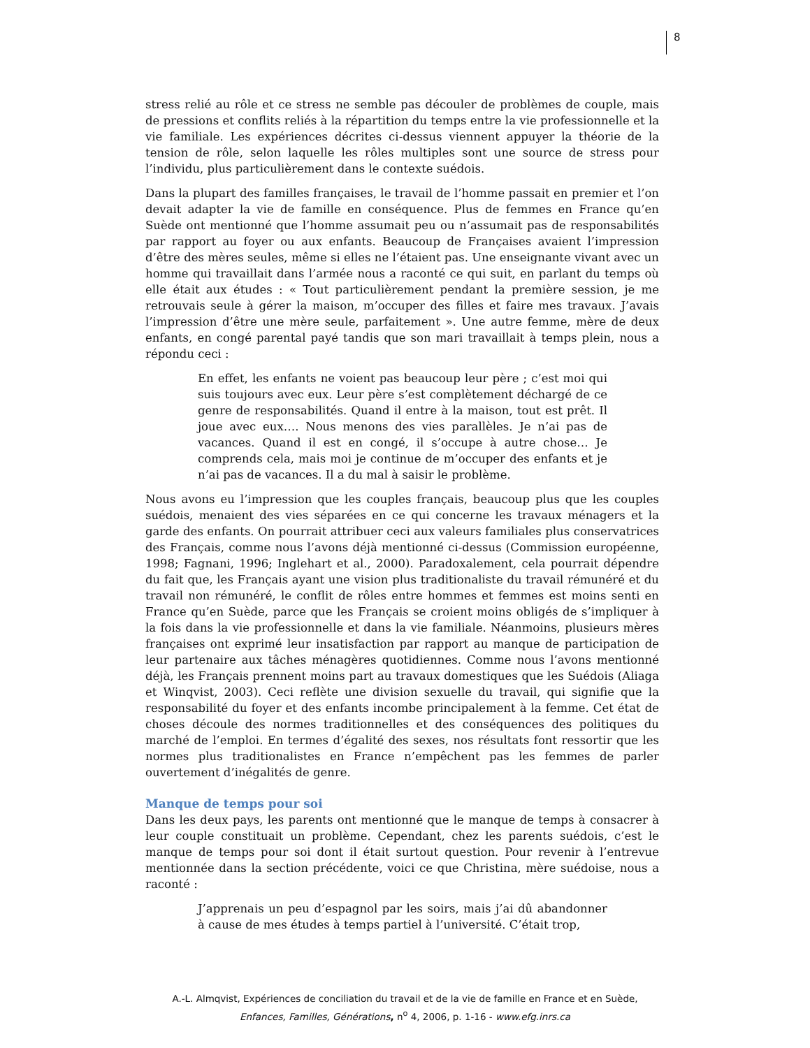8
stress relié au rôle et ce stress ne semble pas découler de problèmes de couple, mais de pressions et conflits reliés à la répartition du temps entre la vie professionnelle et la vie familiale. Les expériences décrites ci-dessus viennent appuyer la théorie de la tension de rôle, selon laquelle les rôles multiples sont une source de stress pour l’individu, plus particulièrement dans le contexte suédois.
Dans la plupart des familles françaises, le travail de l’homme passait en premier et l’on devait adapter la vie de famille en conséquence. Plus de femmes en France qu’en Suède ont mentionné que l’homme assumait peu ou n’assumait pas de responsabilités par rapport au foyer ou aux enfants. Beaucoup de Françaises avaient l’impression d’être des mères seules, même si elles ne l’étaient pas. Une enseignante vivant avec un homme qui travaillait dans l’armée nous a raconté ce qui suit, en parlant du temps où elle était aux études : « Tout particulièrement pendant la première session, je me retrouvais seule à gérer la maison, m’occuper des filles et faire mes travaux. J’avais l’impression d’être une mère seule, parfaitement ». Une autre femme, mère de deux enfants, en congé parental payé tandis que son mari travaillait à temps plein, nous a répondu ceci :
En effet, les enfants ne voient pas beaucoup leur père ; c’est moi qui suis toujours avec eux. Leur père s’est complètement déchargé de ce genre de responsabilités. Quand il entre à la maison, tout est prêt. Il joue avec eux…. Nous menons des vies parallèles. Je n’ai pas de vacances. Quand il est en congé, il s’occupe à autre chose… Je comprends cela, mais moi je continue de m’occuper des enfants et je n’ai pas de vacances. Il a du mal à saisir le problème.
Nous avons eu l’impression que les couples français, beaucoup plus que les couples suédois, menaient des vies séparées en ce qui concerne les travaux ménagers et la garde des enfants. On pourrait attribuer ceci aux valeurs familiales plus conservatrices des Français, comme nous l’avons déjà mentionné ci-dessus (Commission européenne, 1998; Fagnani, 1996; Inglehart et al., 2000). Paradoxalement, cela pourrait dépendre du fait que, les Français ayant une vision plus traditionaliste du travail rémunéré et du travail non rémunéré, le conflit de rôles entre hommes et femmes est moins senti en France qu’en Suède, parce que les Français se croient moins obligés de s’impliquer à la fois dans la vie professionnelle et dans la vie familiale. Néanmoins, plusieurs mères françaises ont exprimé leur insatisfaction par rapport au manque de participation de leur partenaire aux tâches ménagères quotidiennes. Comme nous l’avons mentionné déjà, les Français prennent moins part au travaux domestiques que les Suédois (Aliaga et Winqvist, 2003). Ceci reflète une division sexuelle du travail, qui signifie que la responsabilité du foyer et des enfants incombe principalement à la femme. Cet état de choses découle des normes traditionnelles et des conséquences des politiques du marché de l’emploi. En termes d’égalité des sexes, nos résultats font ressortir que les normes plus traditionalistes en France n’empêchent pas les femmes de parler ouvertement d’inégalités de genre.
Manque de temps pour soi
Dans les deux pays, les parents ont mentionné que le manque de temps à consacrer à leur couple constituait un problème. Cependant, chez les parents suédois, c’est le manque de temps pour soi dont il était surtout question. Pour revenir à l’entrevue mentionnée dans la section précédente, voici ce que Christina, mère suédoise, nous a raconté :
J’apprenais un peu d’espagnol par les soirs, mais j’ai dû abandonner à cause de mes études à temps partiel à l’université. C’était trop,
A.-L. Almqvist, Expériences de conciliation du travail et de la vie de famille en France et en Suède,
Enfances, Familles, Générations, n<sup>o</sup> 4, 2006, p. 1-16 - www.efg.inrs.ca